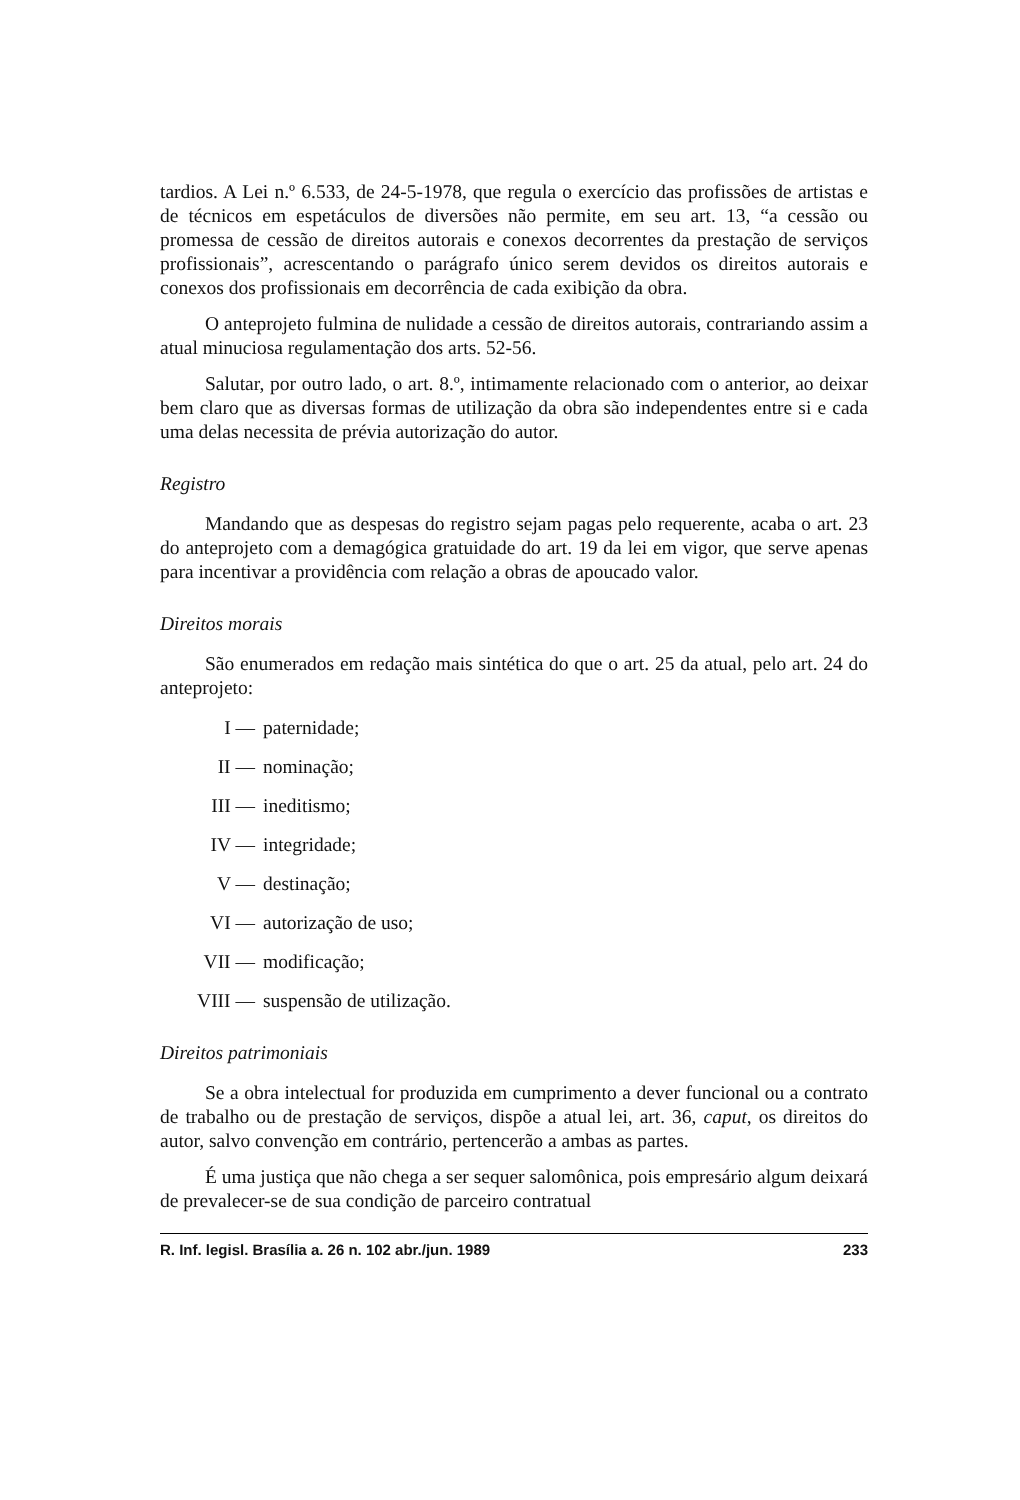tardios. A Lei n.º 6.533, de 24-5-1978, que regula o exercício das profissões de artistas e de técnicos em espetáculos de diversões não permite, em seu art. 13, “a cessão ou promessa de cessão de direitos autorais e conexos decorrentes da prestação de serviços profissionais”, acrescentando o parágrafo único serem devidos os direitos autorais e conexos dos profissionais em decorrência de cada exibição da obra.
O anteprojeto fulmina de nulidade a cessão de direitos autorais, contrariando assim a atual minuciosa regulamentação dos arts. 52-56.
Salutar, por outro lado, o art. 8.º, intimamente relacionado com o anterior, ao deixar bem claro que as diversas formas de utilização da obra são independentes entre si e cada uma delas necessita de prévia autorização do autor.
Registro
Mandando que as despesas do registro sejam pagas pelo requerente, acaba o art. 23 do anteprojeto com a demagógica gratuidade do art. 19 da lei em vigor, que serve apenas para incentivar a providência com relação a obras de apoucado valor.
Direitos morais
São enumerados em redação mais sintética do que o art. 25 da atual, pelo art. 24 do anteprojeto:
I — paternidade;
II — nominação;
III — ineditismo;
IV — integridade;
V — destinação;
VI — autorização de uso;
VII — modificação;
VIII — suspensão de utilização.
Direitos patrimoniais
Se a obra intelectual for produzida em cumprimento a dever funcional ou a contrato de trabalho ou de prestação de serviços, dispõe a atual lei, art. 36, caput, os direitos do autor, salvo convenção em contrário, pertencerão a ambas as partes.
É uma justiça que não chega a ser sequer salomônica, pois empresário algum deixará de prevalecer-se de sua condição de parceiro contratual
R. Inf. legisl. Brasília a. 26 n. 102 abr./jun. 1989 233